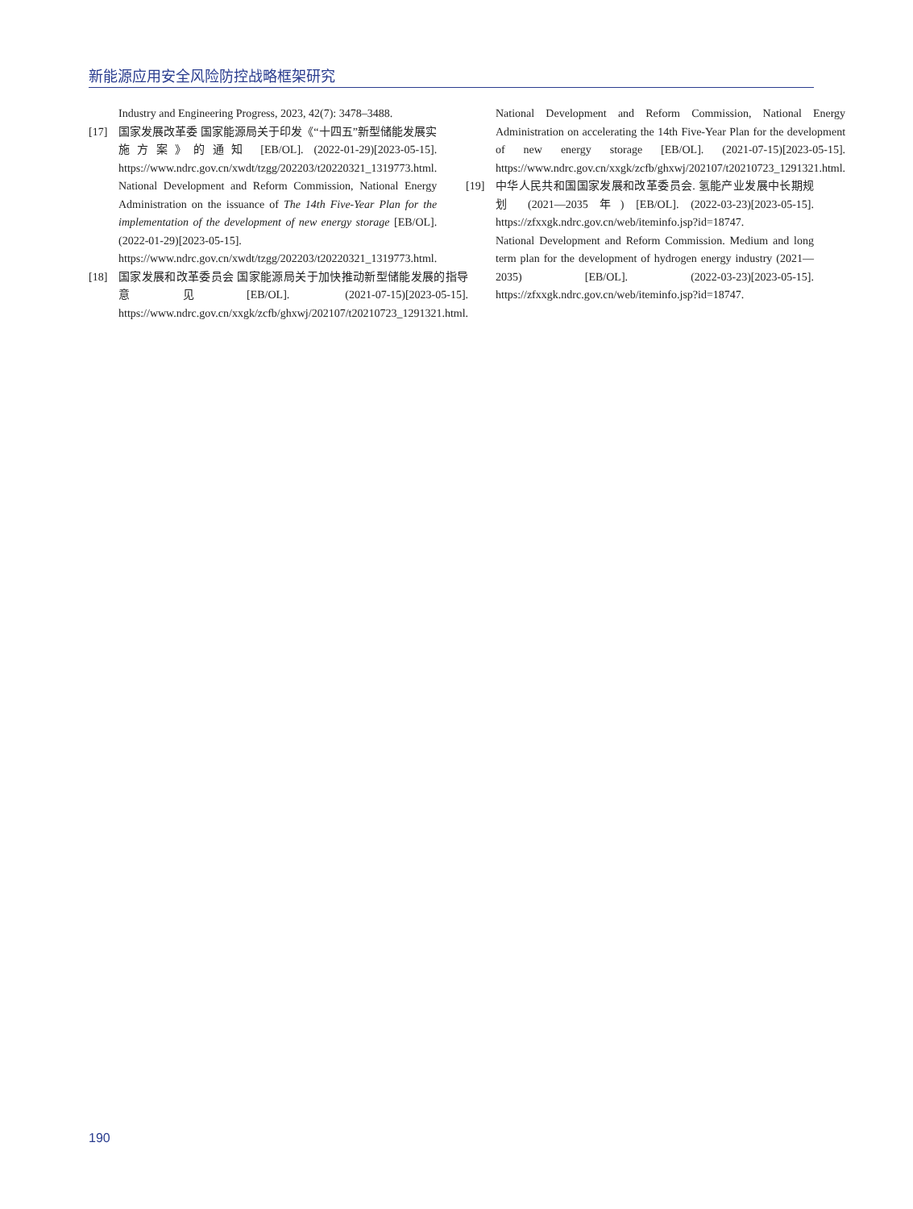新能源应用安全风险防控战略框架研究
Industry and Engineering Progress, 2023, 42(7): 3478–3488.
[17] 国家发展改革委 国家能源局关于印发《“十四五”新型储能发展实施方案》的通知 [EB/OL]. (2022-01-29)[2023-05-15]. https://www.ndrc.gov.cn/xwdt/tzgg/202203/t20220321_1319773.html.
National Development and Reform Commission, National Energy Administration on the issuance of The 14th Five-Year Plan for the implementation of the development of new energy storage [EB/OL]. (2022-01-29)[2023-05-15]. https://www.ndrc.gov.cn/xwdt/tzgg/202203/t20220321_1319773.html.
[18] 国家发展和改革委员会 国家能源局关于加快推动新型储能发展的指导意见[EB/OL]. (2021-07-15)[2023-05-15]. https://www.ndrc.gov.cn/xxgk/zcfb/ghxwj/202107/t20210723_1291321.html.
National Development and Reform Commission, National Energy Administration on accelerating the 14th Five-Year Plan for the development of new energy storage [EB/OL]. (2021-07-15)[2023-05-15]. https://www.ndrc.gov.cn/xxgk/zcfb/ghxwj/202107/t20210723_1291321.html.
[19] 中华人民共和国国家发展和改革委员会. 氢能产业发展中长期规划 (2021—2035 年) [EB/OL]. (2022-03-23)[2023-05-15]. https://zfxxgk.ndrc.gov.cn/web/iteminfo.jsp?id=18747.
National Development and Reform Commission. Medium and long term plan for the development of hydrogen energy industry (2021—2035) [EB/OL]. (2022-03-23)[2023-05-15]. https://zfxxgk.ndrc.gov.cn/web/iteminfo.jsp?id=18747.
190